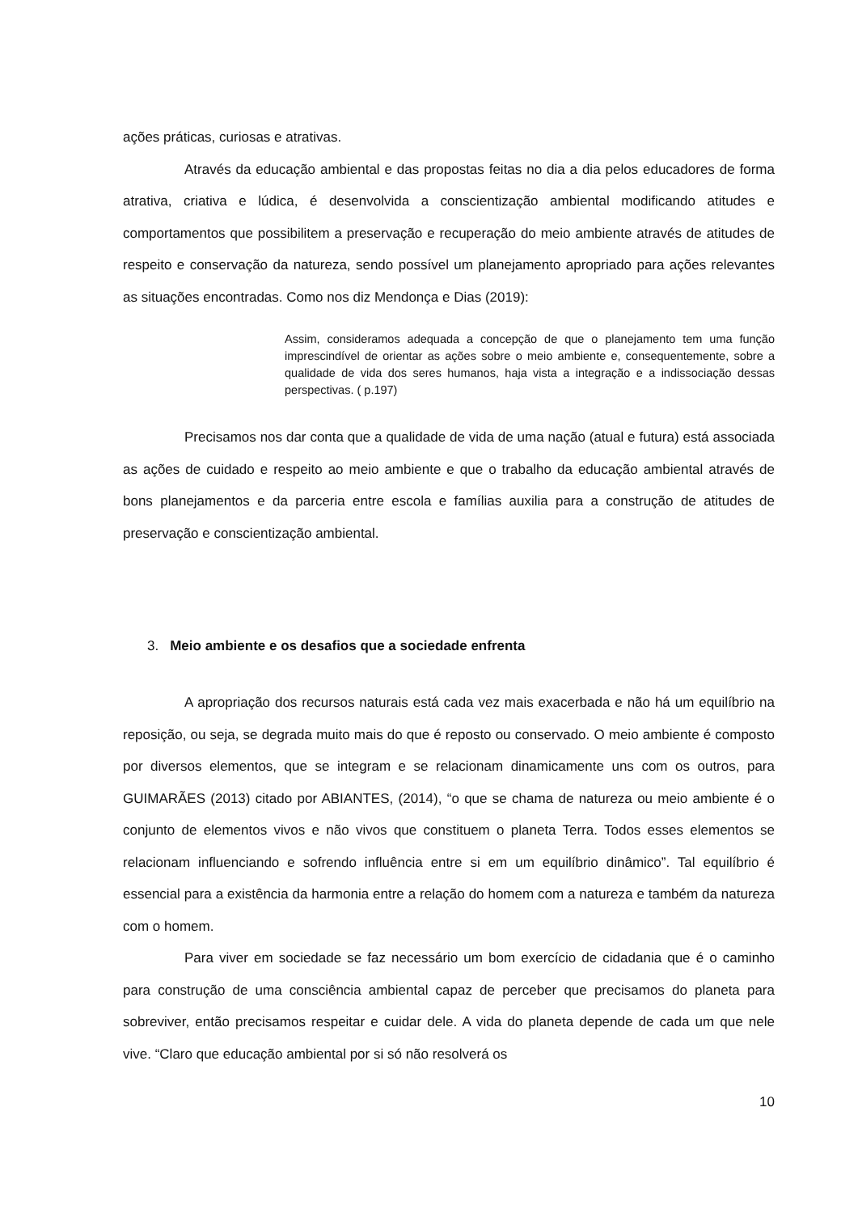ações práticas, curiosas e atrativas.
Através da educação ambiental e das propostas feitas no dia a dia pelos educadores de forma atrativa, criativa e lúdica, é desenvolvida a conscientização ambiental modificando atitudes e comportamentos que possibilitem a preservação e recuperação do meio ambiente através de atitudes de respeito e conservação da natureza, sendo possível um planejamento apropriado para ações relevantes as situações encontradas. Como nos diz Mendonça e Dias (2019):
Assim, consideramos adequada a concepção de que o planejamento tem uma função imprescindível de orientar as ações sobre o meio ambiente e, consequentemente, sobre a qualidade de vida dos seres humanos, haja vista a integração e a indissociação dessas perspectivas. ( p.197)
Precisamos nos dar conta que a qualidade de vida de uma nação (atual e futura) está associada as ações de cuidado e respeito ao meio ambiente e que o trabalho da educação ambiental através de bons planejamentos e da parceria entre escola e famílias auxilia para a construção de atitudes de preservação e conscientização ambiental.
3. Meio ambiente e os desafios que a sociedade enfrenta
A apropriação dos recursos naturais está cada vez mais exacerbada e não há um equilíbrio na reposição, ou seja, se degrada muito mais do que é reposto ou conservado. O meio ambiente é composto por diversos elementos, que se integram e se relacionam dinamicamente uns com os outros, para GUIMARÃES (2013) citado por ABIANTES, (2014), “o que se chama de natureza ou meio ambiente é o conjunto de elementos vivos e não vivos que constituem o planeta Terra. Todos esses elementos se relacionam influenciando e sofrendo influência entre si em um equilíbrio dinâmico”. Tal equilíbrio é essencial para a existência da harmonia entre a relação do homem com a natureza e também da natureza com o homem.
Para viver em sociedade se faz necessário um bom exercício de cidadania que é o caminho para construção de uma consciência ambiental capaz de perceber que precisamos do planeta para sobreviver, então precisamos respeitar e cuidar dele. A vida do planeta depende de cada um que nele vive. “Claro que educação ambiental por si só não resolverá os
10